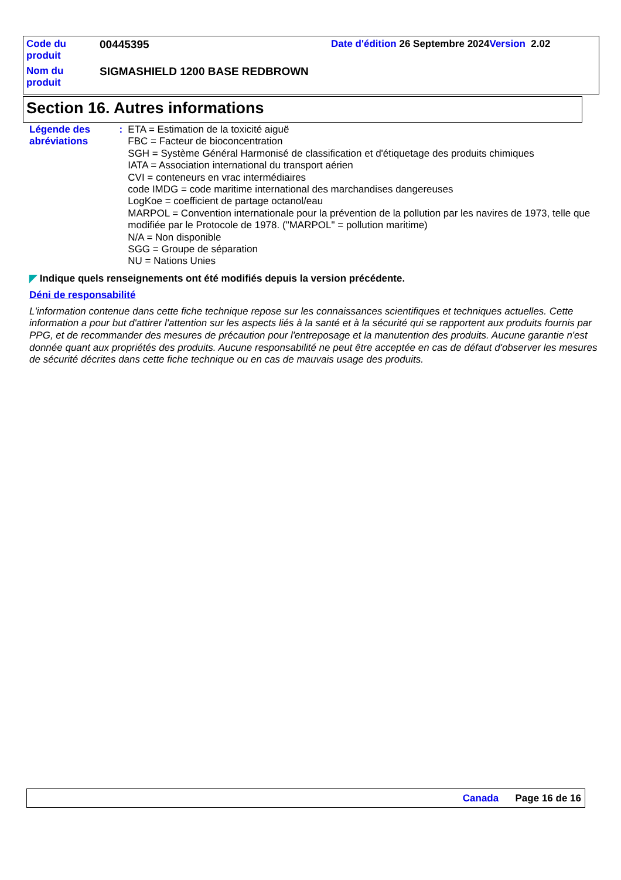| Code du produit | 00445395 | Date d'édition 26 Septembre 2024 Version 2.02 |
| Nom du produit | SIGMASHIELD 1200 BASE REDBROWN | |
Section 16. Autres informations
Légende des abréviations :
ETA = Estimation de la toxicité aiguë
FBC = Facteur de bioconcentration
SGH = Système Général Harmonisé de classification et d'étiquetage des produits chimiques
IATA = Association international du transport aérien
CVI = conteneurs en vrac intermédiaires
code IMDG = code maritime international des marchandises dangereuses
LogKoe = coefficient de partage octanol/eau
MARPOL = Convention internationale pour la prévention de la pollution par les navires de 1973, telle que modifiée par le Protocole de 1978. ("MARPOL" = pollution maritime)
N/A = Non disponible
SGG = Groupe de séparation
NU = Nations Unies
◤ Indique quels renseignements ont été modifiés depuis la version précédente.
Déni de responsabilité
L'information contenue dans cette fiche technique repose sur les connaissances scientifiques et techniques actuelles. Cette information a pour but d'attirer l'attention sur les aspects liés à la santé et à la sécurité qui se rapportent aux produits fournis par PPG, et de recommander des mesures de précaution pour l'entreposage et la manutention des produits. Aucune garantie n'est donnée quant aux propriétés des produits. Aucune responsabilité ne peut être acceptée en cas de défaut d'observer les mesures de sécurité décrites dans cette fiche technique ou en cas de mauvais usage des produits.
Canada Page 16 de 16